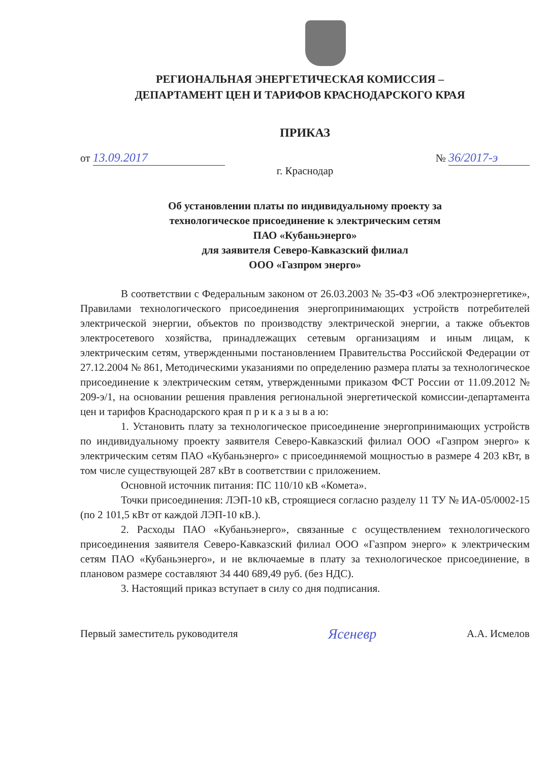РЕГИОНАЛЬНАЯ ЭНЕРГЕТИЧЕСКАЯ КОМИССИЯ –
ДЕПАРТАМЕНТ ЦЕН И ТАРИФОВ КРАСНОДАРСКОГО КРАЯ
ПРИКАЗ
от 13.09.2017 № 36/2017-э
г. Краснодар
Об установлении платы по индивидуальному проекту за
технологическое присоединение к электрическим сетям
ПАО «Кубаньэнерго»
для заявителя Северо-Кавказский филиал
ООО «Газпром энерго»
В соответствии с Федеральным законом от 26.03.2003 № 35-ФЗ «Об электроэнергетике», Правилами технологического присоединения энергопринимающих устройств потребителей электрической энергии, объектов по производству электрической энергии, а также объектов электросетевого хозяйства, принадлежащих сетевым организациям и иным лицам, к электрическим сетям, утвержденными постановлением Правительства Российской Федерации от 27.12.2004 № 861, Методическими указаниями по определению размера платы за технологическое присоединение к электрическим сетям, утвержденными приказом ФСТ России от 11.09.2012 № 209-э/1, на основании решения правления региональной энергетической комиссии-департамента цен и тарифов Краснодарского края п р и к а з ы в а ю:
1. Установить плату за технологическое присоединение энергопринимающих устройств по индивидуальному проекту заявителя Северо-Кавказский филиал ООО «Газпром энерго» к электрическим сетям ПАО «Кубаньэнерго» с присоединяемой мощностью в размере 4 203 кВт, в том числе существующей 287 кВт в соответствии с приложением.
Основной источник питания: ПС 110/10 кВ «Комета».
Точки присоединения: ЛЭП-10 кВ, строящиеся согласно разделу 11 ТУ № ИА-05/0002-15 (по 2 101,5 кВт от каждой ЛЭП-10 кВ.).
2. Расходы ПАО «Кубаньэнерго», связанные с осуществлением технологического присоединения заявителя Северо-Кавказский филиал ООО «Газпром энерго» к электрическим сетям ПАО «Кубаньэнерго», и не включаемые в плату за технологическое присоединение, в плановом размере составляют 34 440 689,49 руб. (без НДС).
3. Настоящий приказ вступает в силу со дня подписания.
Первый заместитель руководителя Ясеневр А.А. Исмелов